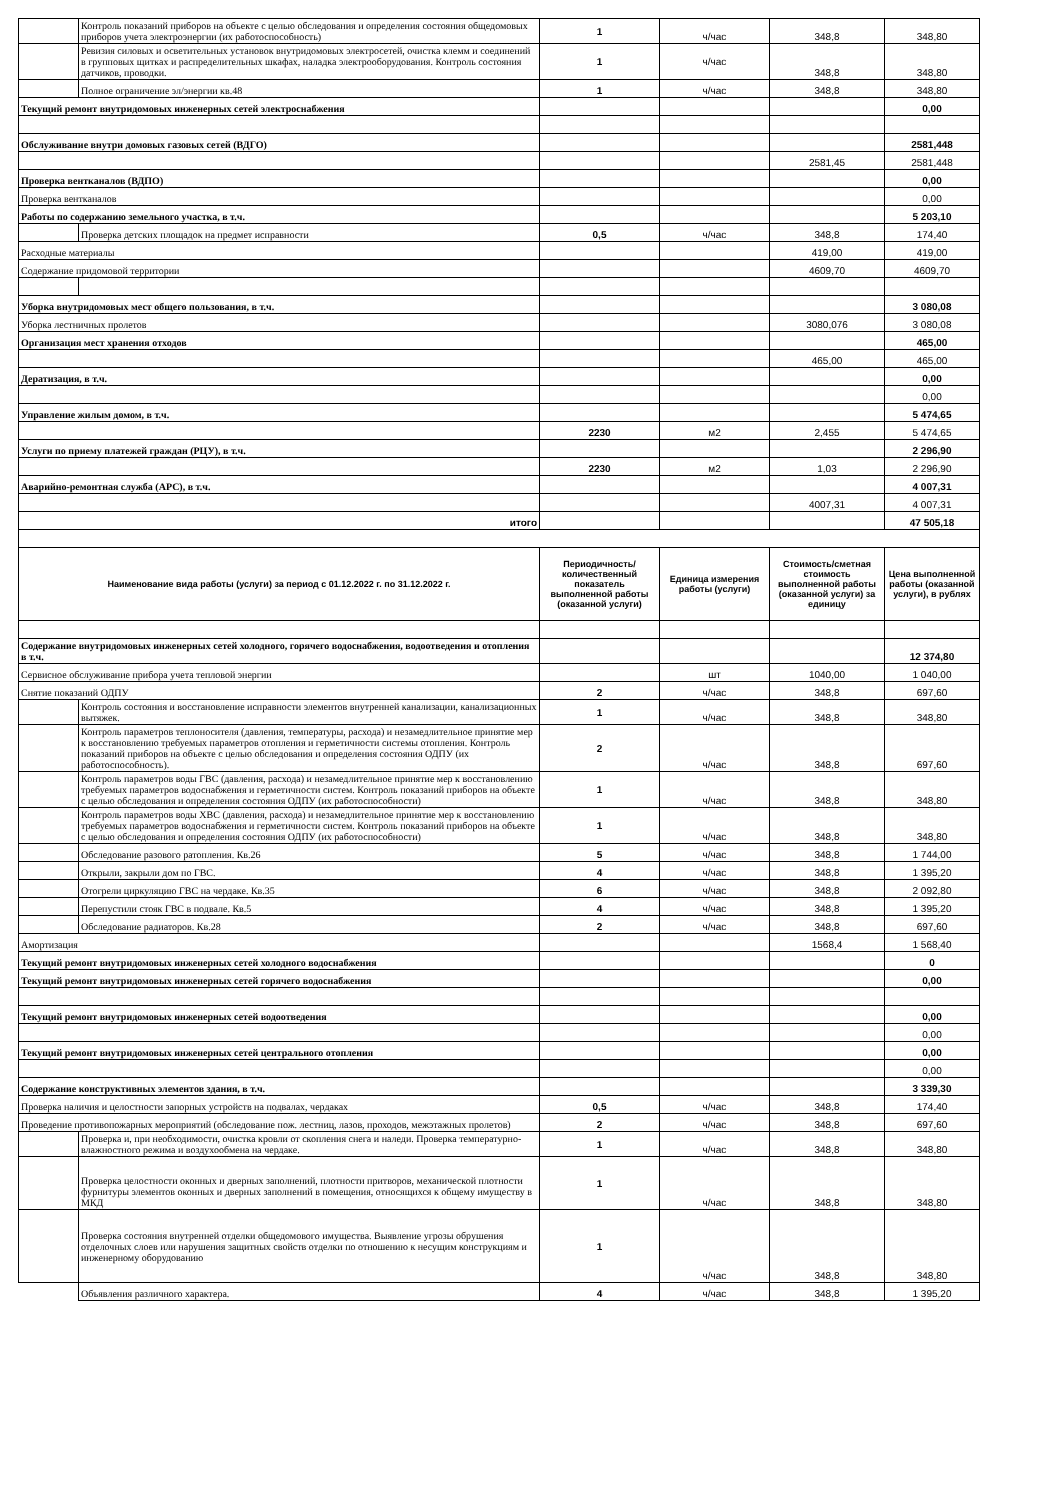| | Контроль показаний приборов на объекте с целью обследования и определения состояния общедомовых приборов учета электроэнергии (их работоспособность) | 1 | ч/час | 348,8 | 348,80 |
| | Ревизия силовых и осветительных установок внутридомовых электросетей, очистка клемм и соединений в групповых щитках и распределительных шкафах, наладка электрооборудования. Контроль состояния датчиков, проводки. | 1 | ч/час | 348,8 | 348,80 |
| | Полное ограничение эл/энергии кв.48 | 1 | ч/час | 348,8 | 348,80 |
| Текущий ремонт внутридомовых инженерных сетей электроснабжения | | | | | 0,00 |
| Обслуживание внутри домовых газовых сетей (ВДГО) | | | | | 2581,448 |
| | | | | 2581,45 | 2581,448 |
| Проверка вентканалов (ВДПО) | | | | | 0,00 |
| Проверка вентканалов | | | | | 0,00 |
| Работы по содержанию земельного участка, в т.ч. | | | | | 5 203,10 |
| | Проверка детских площадок на предмет исправности | 0,5 | ч/час | 348,8 | 174,40 |
| Расходные материалы | | | | 419,00 | 419,00 |
| Содержание придомовой территории | | | | 4609,70 | 4609,70 |
| Уборка внутридомовых мест общего пользования, в т.ч. | | | | | 3 080,08 |
| Уборка лестничных пролетов | | | | 3080,076 | 3 080,08 |
| Организация мест хранения отходов | | | | | 465,00 |
| | | | | 465,00 | 465,00 |
| Дератизация, в т.ч. | | | | | 0,00 |
| | | | | | 0,00 |
| Управление жилым домом, в т.ч. | | | | | 5 474,65 |
| | | 2230 | м2 | 2,455 | 5 474,65 |
| Услуги по приему платежей граждан (РЦУ), в т.ч. | | | | | 2 296,90 |
| | | 2230 | м2 | 1,03 | 2 296,90 |
| Аварийно-ремонтная служба (АРС), в т.ч. | | | | | 4 007,31 |
| | | | | 4007,31 | 4 007,31 |
| итого | | | | | 47 505,18 |
| Наименование вида работы (услуги) за период с 01.12.2022 г. по 31.12.2022 г. | | Периодичность/ количественный показатель выполненной работы (оказанной услуги) | Единица измерения работы (услуги) | Стоимость/сметная стоимость выполненной работы (оказанной услуги) за единицу | Цена выполненной работы (оказанной услуги), в рублях |
| Содержание внутридомовых инженерных сетей холодного, горячего водоснабжения, водоотведения и отопления в т.ч. | | | | | 12 374,80 |
| Сервисное обслуживание прибора учета тепловой энергии | | | шт | 1040,00 | 1 040,00 |
| Снятие показаний ОДПУ | | 2 | ч/час | 348,8 | 697,60 |
| | Контроль состояния и восстановление исправности элементов внутренней канализации, канализационных вытяжек. | 1 | ч/час | 348,8 | 348,80 |
| | Контроль параметров теплоносителя (давления, температуры, расхода) и незамедлительное принятие мер к восстановлению требуемых параметров отопления и герметичности системы отопления. Контроль показаний приборов на объекте с целью обследования и определения состояния ОДПУ (их работоспособность). | 2 | ч/час | 348,8 | 697,60 |
| | Контроль параметров воды ГВС (давления, расхода) и незамедлительное принятие мер к восстановлению требуемых параметров водоснабжения и герметичности систем. Контроль показаний приборов на объекте с целью обследования и определения состояния ОДПУ (их работоспособности) | 1 | ч/час | 348,8 | 348,80 |
| | Контроль параметров воды ХВС (давления, расхода) и незамедлительное принятие мер к восстановлению требуемых параметров водоснабжения и герметичности систем. Контроль показаний приборов на объекте с целью обследования и определения состояния ОДПУ (их работоспособности) | 1 | ч/час | 348,8 | 348,80 |
| | Обследование разового ратопления. Кв.26 | 5 | ч/час | 348,8 | 1 744,00 |
| | Открыли, закрыли дом по ГВС. | 4 | ч/час | 348,8 | 1 395,20 |
| | Отогрели циркуляцию ГВС на чердаке. Кв.35 | 6 | ч/час | 348,8 | 2 092,80 |
| | Перепустили стояк ГВС в подвале. Кв.5 | 4 | ч/час | 348,8 | 1 395,20 |
| | Обследование радиаторов. Кв.28 | 2 | ч/час | 348,8 | 697,60 |
| Амортизация | | | | 1568,4 | 1 568,40 |
| Текущий ремонт внутридомовых инженерных сетей холодного водоснабжения | | | | | 0 |
| Текущий ремонт внутридомовых инженерных сетей горячего водоснабжения | | | | | 0,00 |
| Текущий ремонт внутридомовых инженерных сетей водоотведения | | | | | 0,00 |
| | | | | | 0,00 |
| Текущий ремонт внутридомовых инженерных сетей центрального отопления | | | | | 0,00 |
| | | | | | 0,00 |
| Содержание конструктивных элементов здания, в т.ч. | | | | | 3 339,30 |
| Проверка наличия и целостности запорных устройств на подвалах, чердаках | | 0,5 | ч/час | 348,8 | 174,40 |
| Проведение противопожарных мероприятий (обследование пож. лестниц, лазов, проходов, межэтажных пролетов) | | 2 | ч/час | 348,8 | 697,60 |
| | Проверка и, при необходимости, очистка кровли от скопления снега и наледи. Проверка температурно-влажностного режима и воздухообмена на чердаке. | 1 | ч/час | 348,8 | 348,80 |
| | Проверка целостности оконных и дверных заполнений, плотности притворов, механической плотности фурнитуры элементов оконных и дверных заполнений в помещения, относящихся к общему имуществу в МКД | 1 | ч/час | 348,8 | 348,80 |
| | Проверка состояния внутренней отделки общедомового имущества. Выявление угрозы обрушения отделочных слоев или нарушения защитных свойств отделки по отношению к несущим конструкциям и инженерному оборудованию | 1 | ч/час | 348,8 | 348,80 |
| | Объявления различного характера. | 4 | ч/час | 348,8 | 1 395,20 |